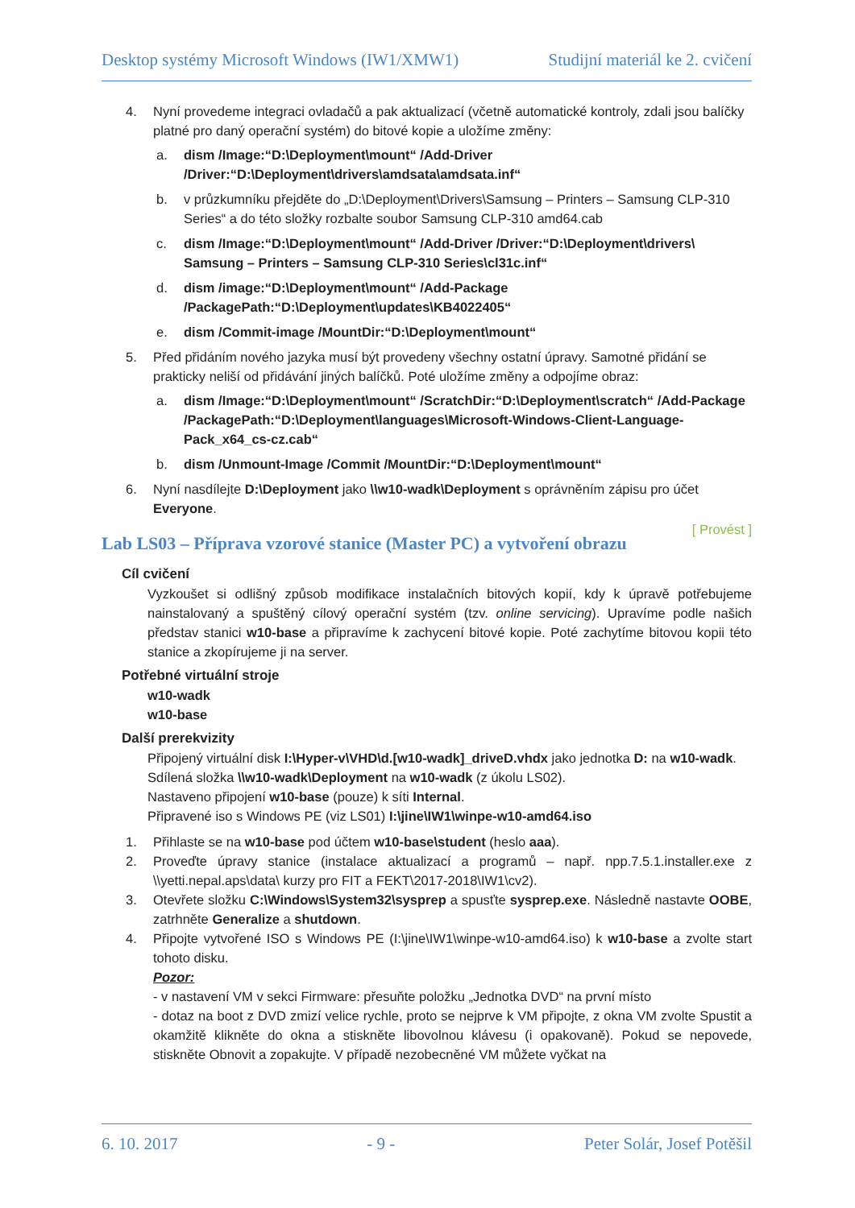Desktop systémy Microsoft Windows (IW1/XMW1) Studijní materiál ke 2. cvičení
4. Nyní provedeme integraci ovladačů a pak aktualizací (včetně automatické kontroly, zdali jsou balíčky platné pro daný operační systém) do bitové kopie a uložíme změny:
a. dism /Image:“D:\Deployment\mount“ /Add-Driver /Driver:“D:\Deployment\drivers\amdsata\amdsata.inf“
b. v průzkumníku přejděte do „D:\Deployment\Drivers\Samsung – Printers – Samsung CLP-310 Series“ a do této složky rozbalte soubor Samsung CLP-310 amd64.cab
c. dism /Image:“D:\Deployment\mount“ /Add-Driver /Driver:“D:\Deployment\drivers\ Samsung – Printers – Samsung CLP-310 Series\cl31c.inf“
d. dism /image:“D:\Deployment\mount“ /Add-Package /PackagePath:“D:\Deployment\updates\KB4022405“
e. dism /Commit-image /MountDir:“D:\Deployment\mount“
5. Před přidáním nového jazyka musí být provedeny všechny ostatní úpravy. Samotné přidání se prakticky neliší od přidávání jiných balíčků. Poté uložíme změny a odpojíme obraz:
a. dism /Image:“D:\Deployment\mount“ /ScratchDir:“D:\Deployment\scratch“ /Add-Package /PackagePath:“D:\Deployment\languages\Microsoft-Windows-Client-Language-Pack_x64_cs-cz.cab“
b. dism /Unmount-Image /Commit /MountDir:“D:\Deployment\mount“
6. Nyní nasdílejte D:\Deployment jako \\w10-wadk\Deployment s oprávněním zápisu pro účet Everyone.
[ Provést ]
Lab LS03 – Příprava vzorové stanice (Master PC) a vytvoření obrazu
Cíl cvičení
Vyzkoušet si odlišný způsob modifikace instalačních bitových kopií, kdy k úpravě potřebujeme nainstalovaný a spuštěný cílový operační systém (tzv. online servicing). Upravíme podle našich představ stanici w10-base a připravíme k zachycení bitové kopie. Poté zachytíme bitovou kopii této stanice a zkopírujeme ji na server.
Potřebné virtuální stroje
w10-wadk
w10-base
Další prerekvizity
Připojený virtuální disk I:\Hyper-v\VHD\d.[w10-wadk]_driveD.vhdx jako jednotka D: na w10-wadk.
Sdílená složka \\w10-wadk\Deployment na w10-wadk (z úkolu LS02).
Nastaveno připojení w10-base (pouze) k síti Internal.
Připravené iso s Windows PE (viz LS01) I:\jine\IW1\winpe-w10-amd64.iso
1. Přihlaste se na w10-base pod účtem w10-base\student (heslo aaa).
2. Proveďte úpravy stanice (instalace aktualizací a programů – např. npp.7.5.1.installer.exe z \\yetti.nepal.aps\data\ kurzy pro FIT a FEKT\2017-2018\IW1\cv2).
3. Otevřete složku C:\Windows\System32\sysprep a spusťte sysprep.exe. Následně nastavte OOBE, zatrhněte Generalize a shutdown.
4. Připojte vytvořené ISO s Windows PE (I:\jine\IW1\winpe-w10-amd64.iso) k w10-base a zvolte start tohoto disku.
Pozor:
- v nastavení VM v sekci Firmware: přesuňte položku „Jednotka DVD“ na první místo
- dotaz na boot z DVD zmizí velice rychle, proto se nejprve k VM připojte, z okna VM zvolte Spustit a okamžitě klikněte do okna a stiskněte libovolnou klávesu (i opakovaně). Pokud se nepovede, stiskněte Obnovit a zopakujte. V případě nezobecněné VM můžete vyčkat na
6. 10. 2017 - 9 - Peter Solár, Josef Potěšil